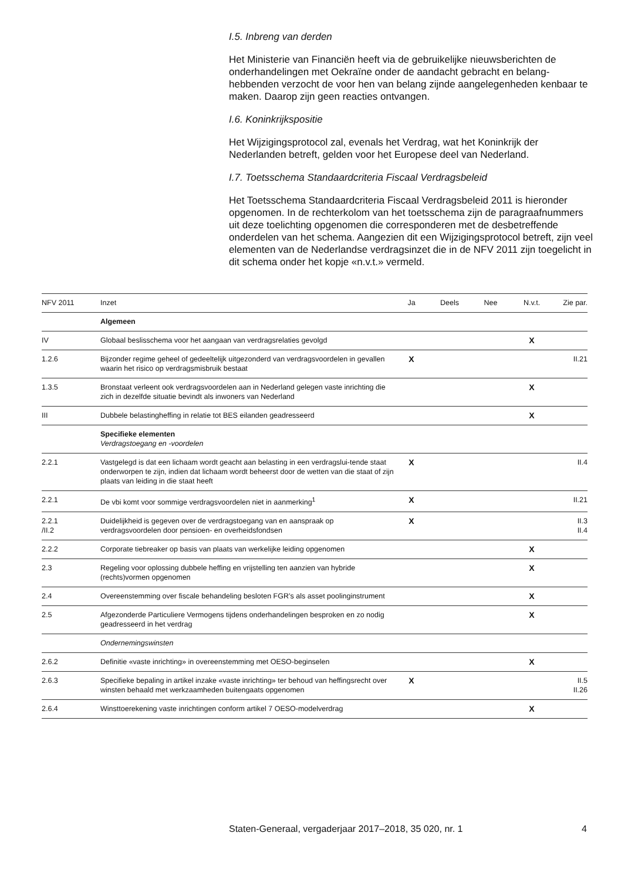I.5. Inbreng van derden
Het Ministerie van Financiën heeft via de gebruikelijke nieuwsberichten de onderhandelingen met Oekraïne onder de aandacht gebracht en belang-hebbenden verzocht de voor hen van belang zijnde aangelegenheden kenbaar te maken. Daarop zijn geen reacties ontvangen.
I.6. Koninkrijkspositie
Het Wijzigingsprotocol zal, evenals het Verdrag, wat het Koninkrijk der Nederlanden betreft, gelden voor het Europese deel van Nederland.
I.7. Toetsschema Standaardcriteria Fiscaal Verdragsbeleid
Het Toetsschema Standaardcriteria Fiscaal Verdragsbeleid 2011 is hieronder opgenomen. In de rechterkolom van het toetsschema zijn de paragraafnummers uit deze toelichting opgenomen die corresponderen met de desbetreffende onderdelen van het schema. Aangezien dit een Wijzigingsprotocol betreft, zijn veel elementen van de Nederlandse verdragsinzet die in de NFV 2011 zijn toegelicht in dit schema onder het kopje «n.v.t.» vermeld.
| NFV 2011 | Inzet | Ja | Deels | Nee | N.v.t. | Zie par. |
| --- | --- | --- | --- | --- | --- | --- |
| | Algemeen | | | | | |
| IV | Globaal beslisschema voor het aangaan van verdragsrelaties gevolgd | | | | X | |
| 1.2.6 | Bijzonder regime geheel of gedeeltelijk uitgezonderd van verdragsvoordelen in gevallen waarin het risico op verdragsmisbruik bestaat | X | | | | II.21 |
| 1.3.5 | Bronstaat verleent ook verdragsvoordelen aan in Nederland gelegen vaste inrichting die zich in dezelfde situatie bevindt als inwoners van Nederland | | | | X | |
| III | Dubbele belastingheffing in relatie tot BES eilanden geadresseerd | | | | X | |
| | Specifieke elementen Verdragstoegang en -voordelen | | | | | |
| 2.2.1 | Vastgelegd is dat een lichaam wordt geacht aan belasting in een verdragslui-tende staat onderworpen te zijn, indien dat lichaam wordt beheerst door de wetten van die staat of zijn plaats van leiding in die staat heeft | X | | | | II.4 |
| 2.2.1 | De vbi komt voor sommige verdragsvoordelen niet in aanmerking<sup>1</sup> | X | | | | II.21 |
| 2.2.1 /II.2 | Duidelijkheid is gegeven over de verdragstoegang van en aanspraak op verdragsvoordelen door pensioen- en overheidsfondsen | X | | | | II.3 II.4 |
| 2.2.2 | Corporate tiebreaker op basis van plaats van werkelijke leiding opgenomen | | | | X | |
| 2.3 | Regeling voor oplossing dubbele heffing en vrijstelling ten aanzien van hybride (rechts)vormen opgenomen | | | | X | |
| 2.4 | Overeenstemming over fiscale behandeling besloten FGR’s als asset poolinginstrument | | | | X | |
| 2.5 | Afgezonderde Particuliere Vermogens tijdens onderhandelingen besproken en zo nodig geadresseerd in het verdrag | | | | X | |
| | Ondernemingswinsten | | | | | |
| 2.6.2 | Definitie «vaste inrichting» in overeenstemming met OESO-beginselen | | | | X | |
| 2.6.3 | Specifieke bepaling in artikel inzake «vaste inrichting» ter behoud van heffingsrecht over winsten behaald met werkzaamheden buitengaats opgenomen | X | | | | II.5 II.26 |
| 2.6.4 | Winsttoerekening vaste inrichtingen conform artikel 7 OESO-modelverdrag | | | | X | |
Staten-Generaal, vergaderjaar 2017–2018, 35 020, nr. 1 4